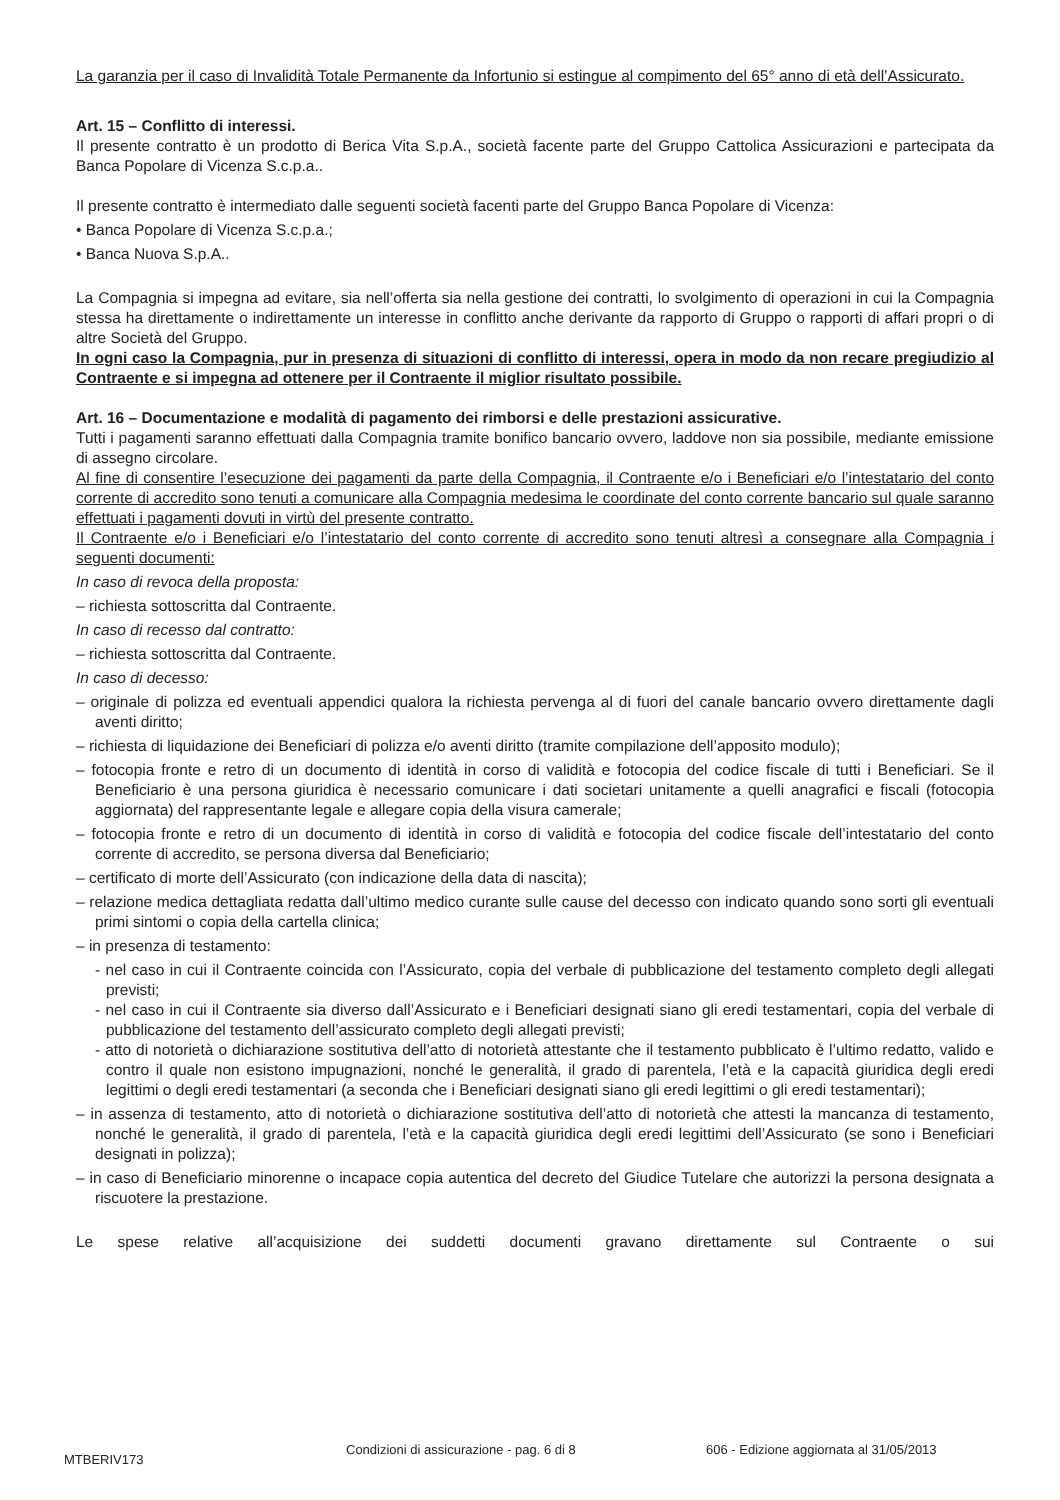La garanzia per il caso di Invalidità Totale Permanente da Infortunio si estingue al compimento del 65° anno di età dell’Assicurato.
Art. 15 – Conflitto di interessi.
Il presente contratto è un prodotto di Berica Vita S.p.A., società facente parte del Gruppo Cattolica Assicurazioni e partecipata da Banca Popolare di Vicenza S.c.p.a..
Il presente contratto è intermediato dalle seguenti società facenti parte del Gruppo Banca Popolare di Vicenza:
• Banca Popolare di Vicenza S.c.p.a.;
• Banca Nuova S.p.A..
La Compagnia si impegna ad evitare, sia nell’offerta sia nella gestione dei contratti, lo svolgimento di operazioni in cui la Compagnia stessa ha direttamente o indirettamente un interesse in conflitto anche derivante da rapporto di Gruppo o rapporti di affari propri o di altre Società del Gruppo.
In ogni caso la Compagnia, pur in presenza di situazioni di conflitto di interessi, opera in modo da non recare pregiudizio al Contraente e si impegna ad ottenere per il Contraente il miglior risultato possibile.
Art. 16 – Documentazione e modalità di pagamento dei rimborsi e delle prestazioni assicurative.
Tutti i pagamenti saranno effettuati dalla Compagnia tramite bonifico bancario ovvero, laddove non sia possibile, mediante emissione di assegno circolare.
Al fine di consentire l’esecuzione dei pagamenti da parte della Compagnia, il Contraente e/o i Beneficiari e/o l’intestatario del conto corrente di accredito sono tenuti a comunicare alla Compagnia medesima le coordinate del conto corrente bancario sul quale saranno effettuati i pagamenti dovuti in virtù del presente contratto.
Il Contraente e/o i Beneficiari e/o l’intestatario del conto corrente di accredito sono tenuti altresì a consegnare alla Compagnia i seguenti documenti:
In caso di revoca della proposta:
– richiesta sottoscritta dal Contraente.
In caso di recesso dal contratto:
– richiesta sottoscritta dal Contraente.
In caso di decesso:
– originale di polizza ed eventuali appendici qualora la richiesta pervenga al di fuori del canale bancario ovvero direttamente dagli aventi diritto;
– richiesta di liquidazione dei Beneficiari di polizza e/o aventi diritto (tramite compilazione dell’apposito modulo);
– fotocopia fronte e retro di un documento di identità in corso di validità e fotocopia del codice fiscale di tutti i Beneficiari. Se il Beneficiario è una persona giuridica è necessario comunicare i dati societari unitamente a quelli anagrafici e fiscali (fotocopia aggiornata) del rappresentante legale e allegare copia della visura camerale;
– fotocopia fronte e retro di un documento di identità in corso di validità e fotocopia del codice fiscale dell’intestatario del conto corrente di accredito, se persona diversa dal Beneficiario;
– certificato di morte dell’Assicurato (con indicazione della data di nascita);
– relazione medica dettagliata redatta dall’ultimo medico curante sulle cause del decesso con indicato quando sono sorti gli eventuali primi sintomi o copia della cartella clinica;
– in presenza di testamento:
- nel caso in cui il Contraente coincida con l’Assicurato, copia del verbale di pubblicazione del testamento completo degli allegati previsti;
- nel caso in cui il Contraente sia diverso dall’Assicurato e i Beneficiari designati siano gli eredi testamentari, copia del verbale di pubblicazione del testamento dell’assicurato completo degli allegati previsti;
- atto di notorietà o dichiarazione sostitutiva dell’atto di notorietà attestante che il testamento pubblicato è l’ultimo redatto, valido e contro il quale non esistono impugnazioni, nonché le generalità, il grado di parentela, l’età e la capacità giuridica degli eredi legittimi o degli eredi testamentari (a seconda che i Beneficiari designati siano gli eredi legittimi o gli eredi testamentari);
– in assenza di testamento, atto di notorietà o dichiarazione sostitutiva dell’atto di notorietà che attesti la mancanza di testamento, nonché le generalità, il grado di parentela, l’età e la capacità giuridica degli eredi legittimi dell’Assicurato (se sono i Beneficiari designati in polizza);
– in caso di Beneficiario minorenne o incapace copia autentica del decreto del Giudice Tutelare che autorizzi la persona designata a riscuotere la prestazione.
Le spese relative all’acquisizione dei suddetti documenti gravano direttamente sul Contraente o sui
MTBERIV173 Condizioni di assicurazione - pag. 6 di 8 606 - Edizione aggiornata al 31/05/2013